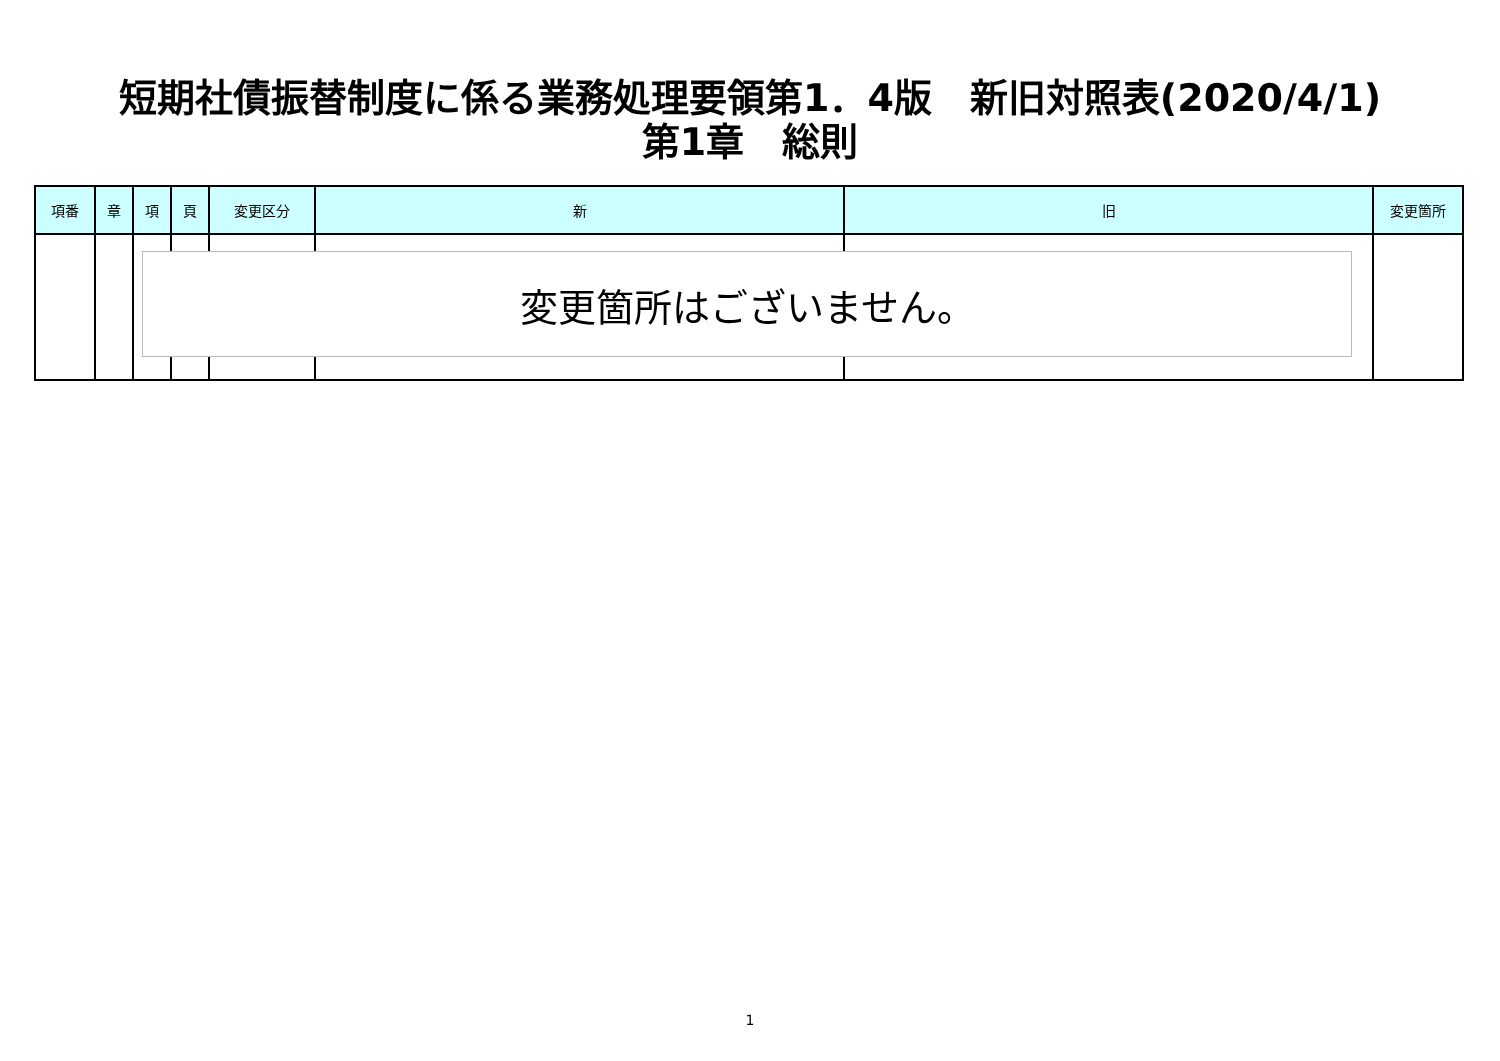短期社債振替制度に係る業務処理要領第1．4版　新旧対照表(2020/4/1)
第1章　総則
| 項番 | 章 | 項 | 頁 | 変更区分 | 新 | 旧 | 変更箇所 |
| --- | --- | --- | --- | --- | --- | --- | --- |
変更箇所はございません。
1